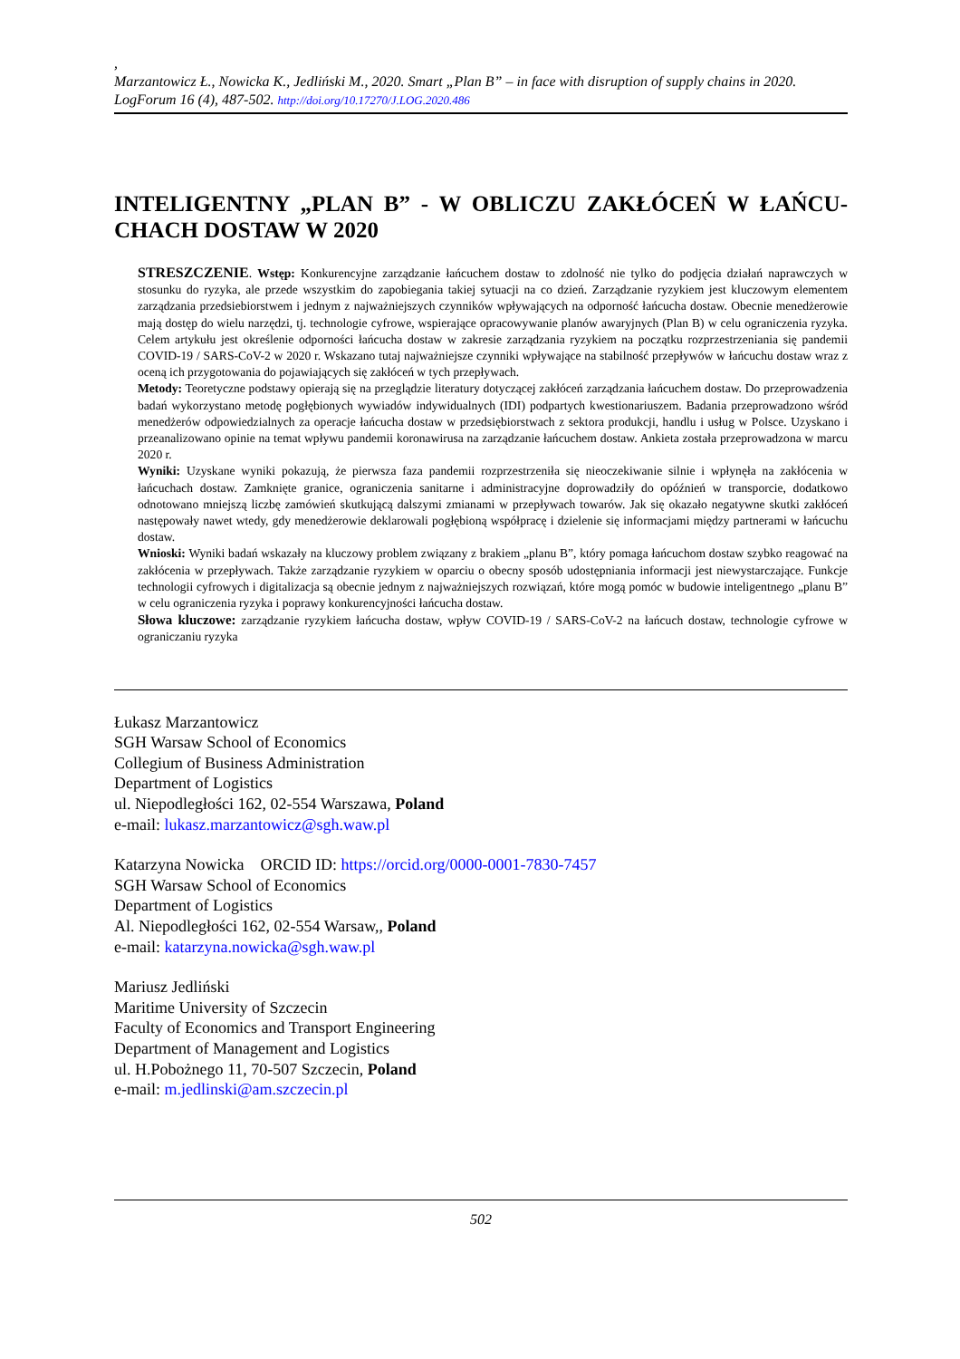,
Marzantowicz Ł., Nowicka K., Jedliński M., 2020. Smart „Plan B” – in face with disruption of supply chains in 2020. LogForum 16 (4), 487-502. http://doi.org/10.17270/J.LOG.2020.486
INTELIGENTNY „PLAN B” - W OBLICZU ZAKŁÓCEŃ W ŁAŃCU-CHACH DOSTAW W 2020
STRESZCZENIE. Wstęp: Konkurencyjne zarządzanie łańcuchem dostaw to zdolność nie tylko do podjęcia działań naprawczych w stosunku do ryzyka, ale przede wszystkim do zapobiegania takiej sytuacji na co dzień. Zarządzanie ryzykiem jest kluczowym elementem zarządzania przedsiebiorstwem i jednym z najważniejszych czynników wpływających na odporność łańcucha dostaw. Obecnie menedżerowie mają dostęp do wielu narzędzi, tj. technologie cyfrowe, wspierające opracowywanie planów awaryjnych (Plan B) w celu ograniczenia ryzyka. Celem artykułu jest określenie odporności łańcucha dostaw w zakresie zarządzania ryzykiem na początku rozprzestrzeniania się pandemii COVID-19 / SARS-CoV-2 w 2020 r. Wskazano tutaj najważniejsze czynniki wpływające na stabilność przepływów w łańcuchu dostaw wraz z oceną ich przygotowania do pojawiających się zakłóceń w tych przepływach.
Metody: Teoretyczne podstawy opierają się na przeglądzie literatury dotyczącej zakłóceń zarządzania łańcuchem dostaw. Do przeprowadzenia badań wykorzystano metodę pogłębionych wywiadów indywidualnych (IDI) podpartych kwestionariuszem. Badania przeprowadzono wśród menedżerów odpowiedzialnych za operacje łańcucha dostaw w przedsiębiorstwach z sektora produkcji, handlu i usług w Polsce. Uzyskano i przeanalizowano opinie na temat wpływu pandemii koronawirusa na zarządzanie łańcuchem dostaw. Ankieta została przeprowadzona w marcu 2020 r.
Wyniki: Uzyskane wyniki pokazują, że pierwsza faza pandemii rozprzestrzeniła się nieoczekiwanie silnie i wpłynęła na zakłócenia w łańcuchach dostaw. Zamknięte granice, ograniczenia sanitarne i administracyjne doprowadziły do opóźnień w transporcie, dodatkowo odnotowano mniejszą liczbę zamówień skutkującą dalszymi zmianami w przepływach towarów. Jak się okazało negatywne skutki zakłóceń następowały nawet wtedy, gdy menedżerowie deklarowali pogłębioną współpracę i dzielenie się informacjami między partnerami w łańcuchu dostaw.
Wnioski: Wyniki badań wskazały na kluczowy problem związany z brakiem „planu B”, który pomaga łańcuchom dostaw szybko reagować na zakłócenia w przepływach. Także zarządzanie ryzykiem w oparciu o obecny sposób udostępniania informacji jest niewystarczające. Funkcje technologii cyfrowych i digitalizacja są obecnie jednym z najważniejszych rozwiązań, które mogą pomóc w budowie inteligentnego „planu B” w celu ograniczenia ryzyka i poprawy konkurencyjności łańcucha dostaw.
Słowa kluczowe: zarządzanie ryzykiem łańcucha dostaw, wpływ COVID-19 / SARS-CoV-2 na łańcuch dostaw, technologie cyfrowe w ograniczaniu ryzyka
Łukasz Marzantowicz
SGH Warsaw School of Economics
Collegium of Business Administration
Department of Logistics
ul. Niepodległości 162, 02-554 Warszawa, Poland
e-mail: lukasz.marzantowicz@sgh.waw.pl
Katarzyna Nowicka ORCID ID: https://orcid.org/0000-0001-7830-7457
SGH Warsaw School of Economics
Department of Logistics
Al. Niepodległości 162, 02-554 Warsaw,, Poland
e-mail: katarzyna.nowicka@sgh.waw.pl
Mariusz Jedliński
Maritime University of Szczecin
Faculty of Economics and Transport Engineering
Department of Management and Logistics
ul. H.Pobożnego 11, 70-507 Szczecin, Poland
e-mail: m.jedlinski@am.szczecin.pl
502